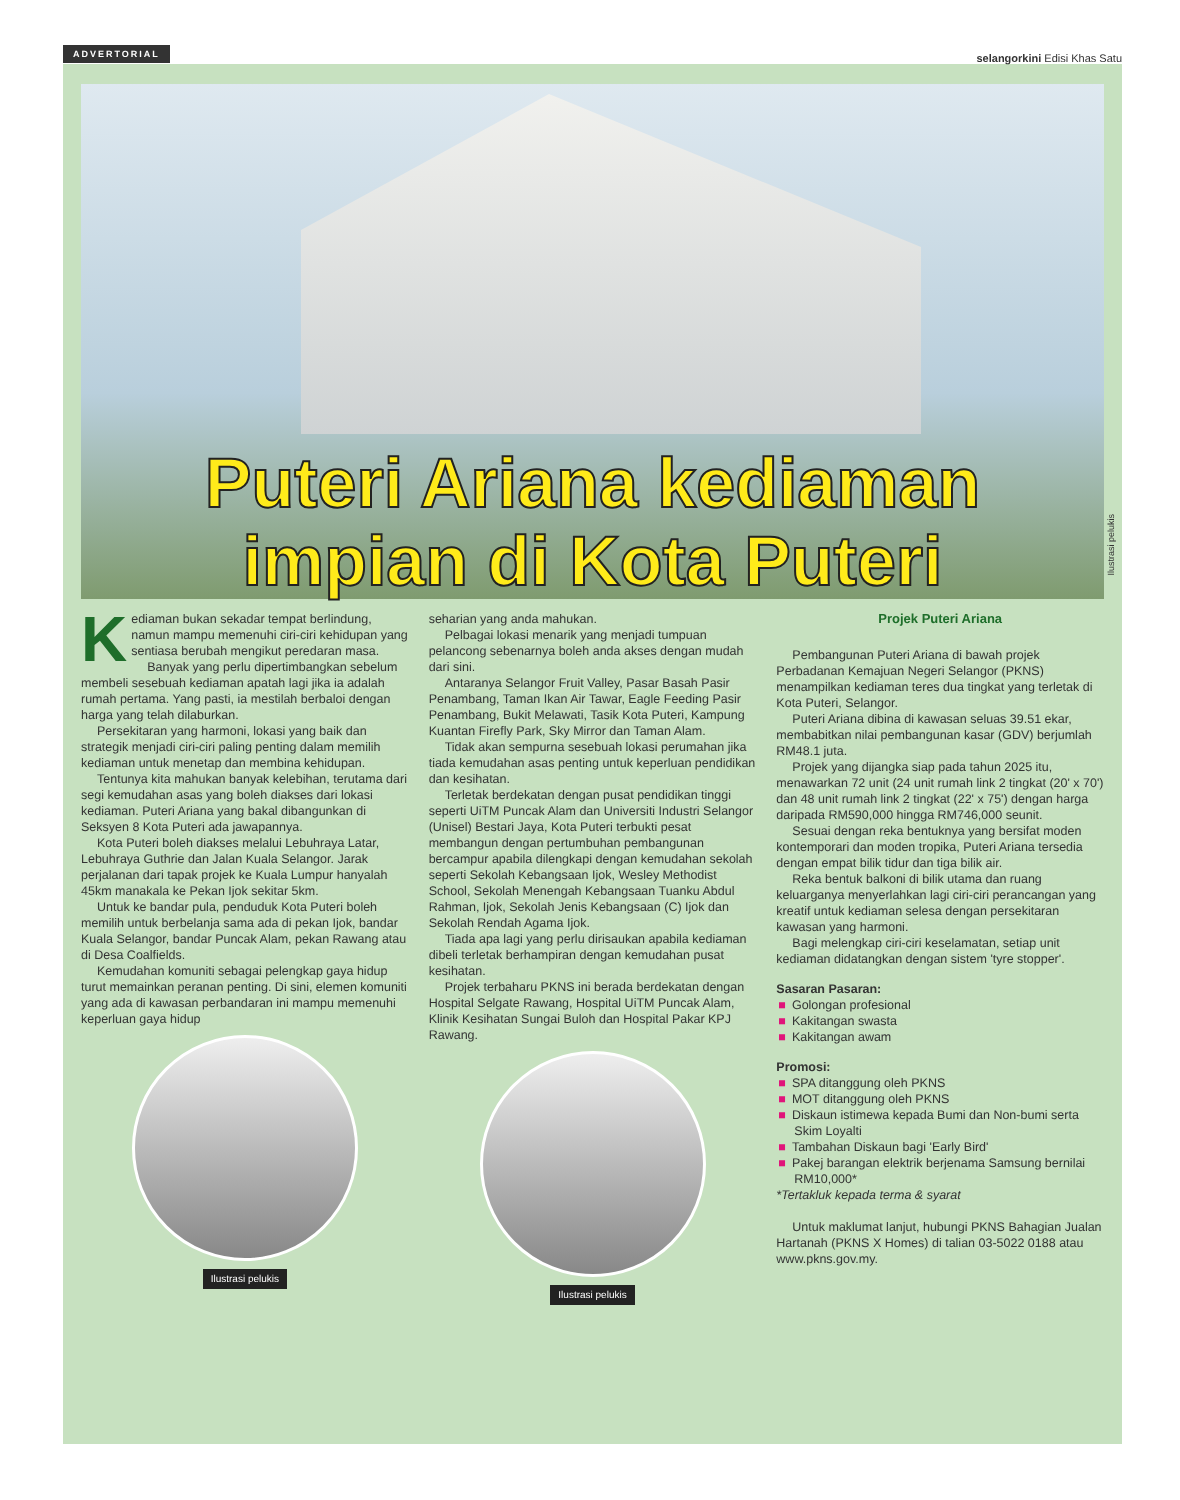ADVERTORIAL
selangorkini Edisi Khas Satu
Puteri Ariana kediaman
impian di Kota Puteri
Ilustrasi pelukis
Kediaman bukan sekadar tempat berlindung, namun mampu memenuhi ciri-ciri kehidupan yang sentiasa berubah mengikut peredaran masa.
Banyak yang perlu dipertimbangkan sebelum membeli sesebuah kediaman apatah lagi jika ia adalah rumah pertama. Yang pasti, ia mestilah berbaloi dengan harga yang telah dilaburkan.
Persekitaran yang harmoni, lokasi yang baik dan strategik menjadi ciri-ciri paling penting dalam memilih kediaman untuk menetap dan membina kehidupan.
Tentunya kita mahukan banyak kelebihan, terutama dari segi kemudahan asas yang boleh diakses dari lokasi kediaman. Puteri Ariana yang bakal dibangunkan di Seksyen 8 Kota Puteri ada jawapannya.
Kota Puteri boleh diakses melalui Lebuhraya Latar, Lebuhraya Guthrie dan Jalan Kuala Selangor. Jarak perjalanan dari tapak projek ke Kuala Lumpur hanyalah 45km manakala ke Pekan Ijok sekitar 5km.
Untuk ke bandar pula, penduduk Kota Puteri boleh memilih untuk berbelanja sama ada di pekan Ijok, bandar Kuala Selangor, bandar Puncak Alam, pekan Rawang atau di Desa Coalfields.
Kemudahan komuniti sebagai pelengkap gaya hidup turut memainkan peranan penting. Di sini, elemen komuniti yang ada di kawasan perbandaran ini mampu memenuhi keperluan gaya hidup
Ilustrasi pelukis
seharian yang anda mahukan.
Pelbagai lokasi menarik yang menjadi tumpuan pelancong sebenarnya boleh anda akses dengan mudah dari sini.
Antaranya Selangor Fruit Valley, Pasar Basah Pasir Penambang, Taman Ikan Air Tawar, Eagle Feeding Pasir Penambang, Bukit Melawati, Tasik Kota Puteri, Kampung Kuantan Firefly Park, Sky Mirror dan Taman Alam.
Tidak akan sempurna sesebuah lokasi perumahan jika tiada kemudahan asas penting untuk keperluan pendidikan dan kesihatan.
Terletak berdekatan dengan pusat pendidikan tinggi seperti UiTM Puncak Alam dan Universiti Industri Selangor (Unisel) Bestari Jaya, Kota Puteri terbukti pesat membangun dengan pertumbuhan pembangunan bercampur apabila dilengkapi dengan kemudahan sekolah seperti Sekolah Kebangsaan Ijok, Wesley Methodist School, Sekolah Menengah Kebangsaan Tuanku Abdul Rahman, Ijok, Sekolah Jenis Kebangsaan (C) Ijok dan Sekolah Rendah Agama Ijok.
Tiada apa lagi yang perlu dirisaukan apabila kediaman dibeli terletak berhampiran dengan kemudahan pusat kesihatan.
Projek terbaharu PKNS ini berada berdekatan dengan Hospital Selgate Rawang, Hospital UiTM Puncak Alam, Klinik Kesihatan Sungai Buloh dan Hospital Pakar KPJ Rawang.
Ilustrasi pelukis
Projek Puteri Ariana
Pembangunan Puteri Ariana di bawah projek Perbadanan Kemajuan Negeri Selangor (PKNS) menampilkan kediaman teres dua tingkat yang terletak di Kota Puteri, Selangor.
Puteri Ariana dibina di kawasan seluas 39.51 ekar, membabitkan nilai pembangunan kasar (GDV) berjumlah RM48.1 juta.
Projek yang dijangka siap pada tahun 2025 itu, menawarkan 72 unit (24 unit rumah link 2 tingkat (20' x 70') dan 48 unit rumah link 2 tingkat (22' x 75') dengan harga daripada RM590,000 hingga RM746,000 seunit.
Sesuai dengan reka bentuknya yang bersifat moden kontemporari dan moden tropika, Puteri Ariana tersedia dengan empat bilik tidur dan tiga bilik air.
Reka bentuk balkoni di bilik utama dan ruang keluarganya menyerlahkan lagi ciri-ciri perancangan yang kreatif untuk kediaman selesa dengan persekitaran kawasan yang harmoni.
Bagi melengkap ciri-ciri keselamatan, setiap unit kediaman didatangkan dengan sistem 'tyre stopper'.
Sasaran Pasaran:
■ Golongan profesional
■ Kakitangan swasta
■ Kakitangan awam
Promosi:
■ SPA ditanggung oleh PKNS
■ MOT ditanggung oleh PKNS
■ Diskaun istimewa kepada Bumi dan Non-bumi serta Skim Loyalti
■ Tambahan Diskaun bagi 'Early Bird'
■ Pakej barangan elektrik berjenama Samsung bernilai RM10,000*
*Tertakluk kepada terma & syarat
Untuk maklumat lanjut, hubungi PKNS Bahagian Jualan Hartanah (PKNS X Homes) di talian 03-5022 0188 atau www.pkns.gov.my.